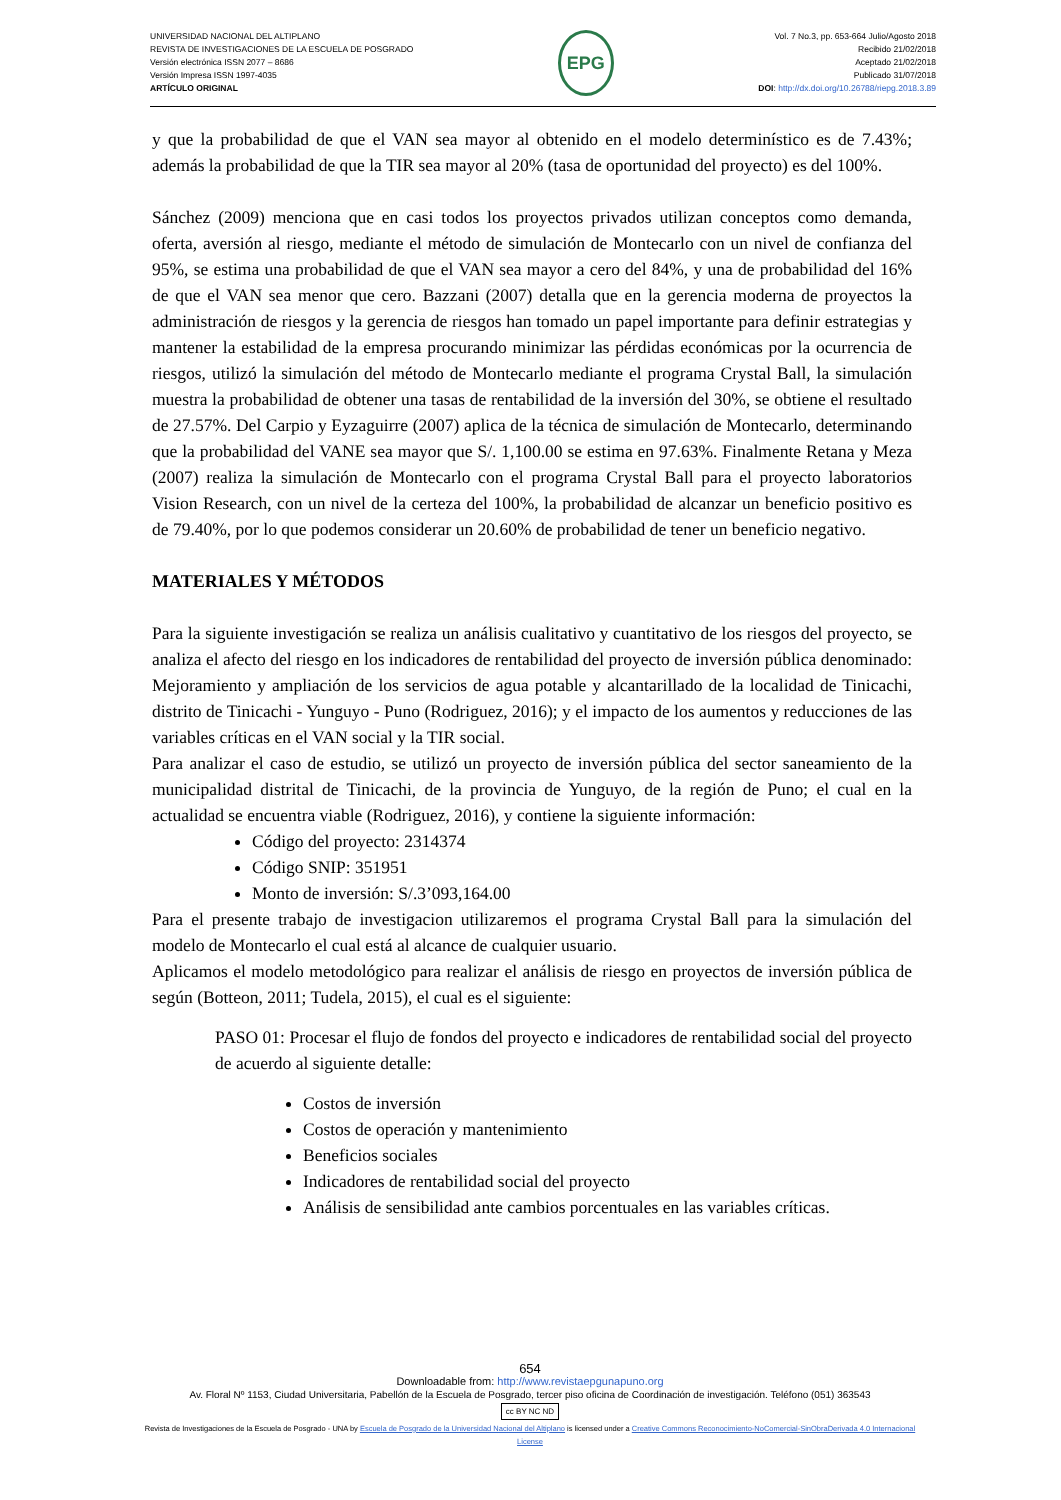UNIVERSIDAD NACIONAL DEL ALTIPLANO
REVISTA DE INVESTIGACIONES DE LA ESCUELA DE POSGRADO
Versión electrónica ISSN 2077 – 8686
Versión Impresa ISSN 1997-4035
ARTÍCULO ORIGINAL
EPG
Vol. 7 No.3, pp. 653-664 Julio/Agosto 2018
Recibido 21/02/2018
Aceptado 21/02/2018
Publicado 31/07/2018
DOI: http://dx.doi.org/10.26788/riepg.2018.3.89
y que la probabilidad de que el VAN sea mayor al obtenido en el modelo determinístico es de 7.43%; además la probabilidad de que la TIR sea mayor al 20% (tasa de oportunidad del proyecto) es del 100%.
Sánchez (2009) menciona que en casi todos los proyectos privados utilizan conceptos como demanda, oferta, aversión al riesgo, mediante el método de simulación de Montecarlo con un nivel de confianza del 95%, se estima una probabilidad de que el VAN sea mayor a cero del 84%, y una de probabilidad del 16% de que el VAN sea menor que cero. Bazzani (2007) detalla que en la gerencia moderna de proyectos la administración de riesgos y la gerencia de riesgos han tomado un papel importante para definir estrategias y mantener la estabilidad de la empresa procurando minimizar las pérdidas económicas por la ocurrencia de riesgos, utilizó la simulación del método de Montecarlo mediante el programa Crystal Ball, la simulación muestra la probabilidad de obtener una tasas de rentabilidad de la inversión del 30%, se obtiene el resultado de 27.57%. Del Carpio y Eyzaguirre (2007) aplica de la técnica de simulación de Montecarlo, determinando que la probabilidad del VANE sea mayor que S/. 1,100.00 se estima en 97.63%. Finalmente Retana y Meza (2007) realiza la simulación de Montecarlo con el programa Crystal Ball para el proyecto laboratorios Vision Research, con un nivel de la certeza del 100%, la probabilidad de alcanzar un beneficio positivo es de 79.40%, por lo que podemos considerar un 20.60% de probabilidad de tener un beneficio negativo.
MATERIALES Y MÉTODOS
Para la siguiente investigación se realiza un análisis cualitativo y cuantitativo de los riesgos del proyecto, se analiza el afecto del riesgo en los indicadores de rentabilidad del proyecto de inversión pública denominado: Mejoramiento y ampliación de los servicios de agua potable y alcantarillado de la localidad de Tinicachi, distrito de Tinicachi - Yunguyo - Puno (Rodriguez, 2016); y el impacto de los aumentos y reducciones de las variables críticas en el VAN social y la TIR social.
Para analizar el caso de estudio, se utilizó un proyecto de inversión pública del sector saneamiento de la municipalidad distrital de Tinicachi, de la provincia de Yunguyo, de la región de Puno; el cual en la actualidad se encuentra viable (Rodriguez, 2016), y contiene la siguiente información:
Código del proyecto: 2314374
Código SNIP: 351951
Monto de inversión: S/.3’093,164.00
Para el presente trabajo de investigacion utilizaremos el programa Crystal Ball para la simulación del modelo de Montecarlo el cual está al alcance de cualquier usuario.
Aplicamos el modelo metodológico para realizar el análisis de riesgo en proyectos de inversión pública de según (Botteon, 2011; Tudela, 2015), el cual es el siguiente:
PASO 01: Procesar el flujo de fondos del proyecto e indicadores de rentabilidad social del proyecto de acuerdo al siguiente detalle:
Costos de inversión
Costos de operación y mantenimiento
Beneficios sociales
Indicadores de rentabilidad social del proyecto
Análisis de sensibilidad ante cambios porcentuales en las variables críticas.
654
Downloadable from: http://www.revistaepgunapuno.org
Av. Floral Nº 1153, Ciudad Universitaria, Pabellón de la Escuela de Posgrado, tercer piso oficina de Coordinación de investigación. Teléfono (051) 363543
cc BY NC ND
Revista de Investigaciones de la Escuela de Posgrado - UNA by Escuela de Posgrado de la Universidad Nacional del Altiplano is licensed under a Creative Commons Reconocimiento-NoComercial-SinObraDerivada 4.0 Internacional License